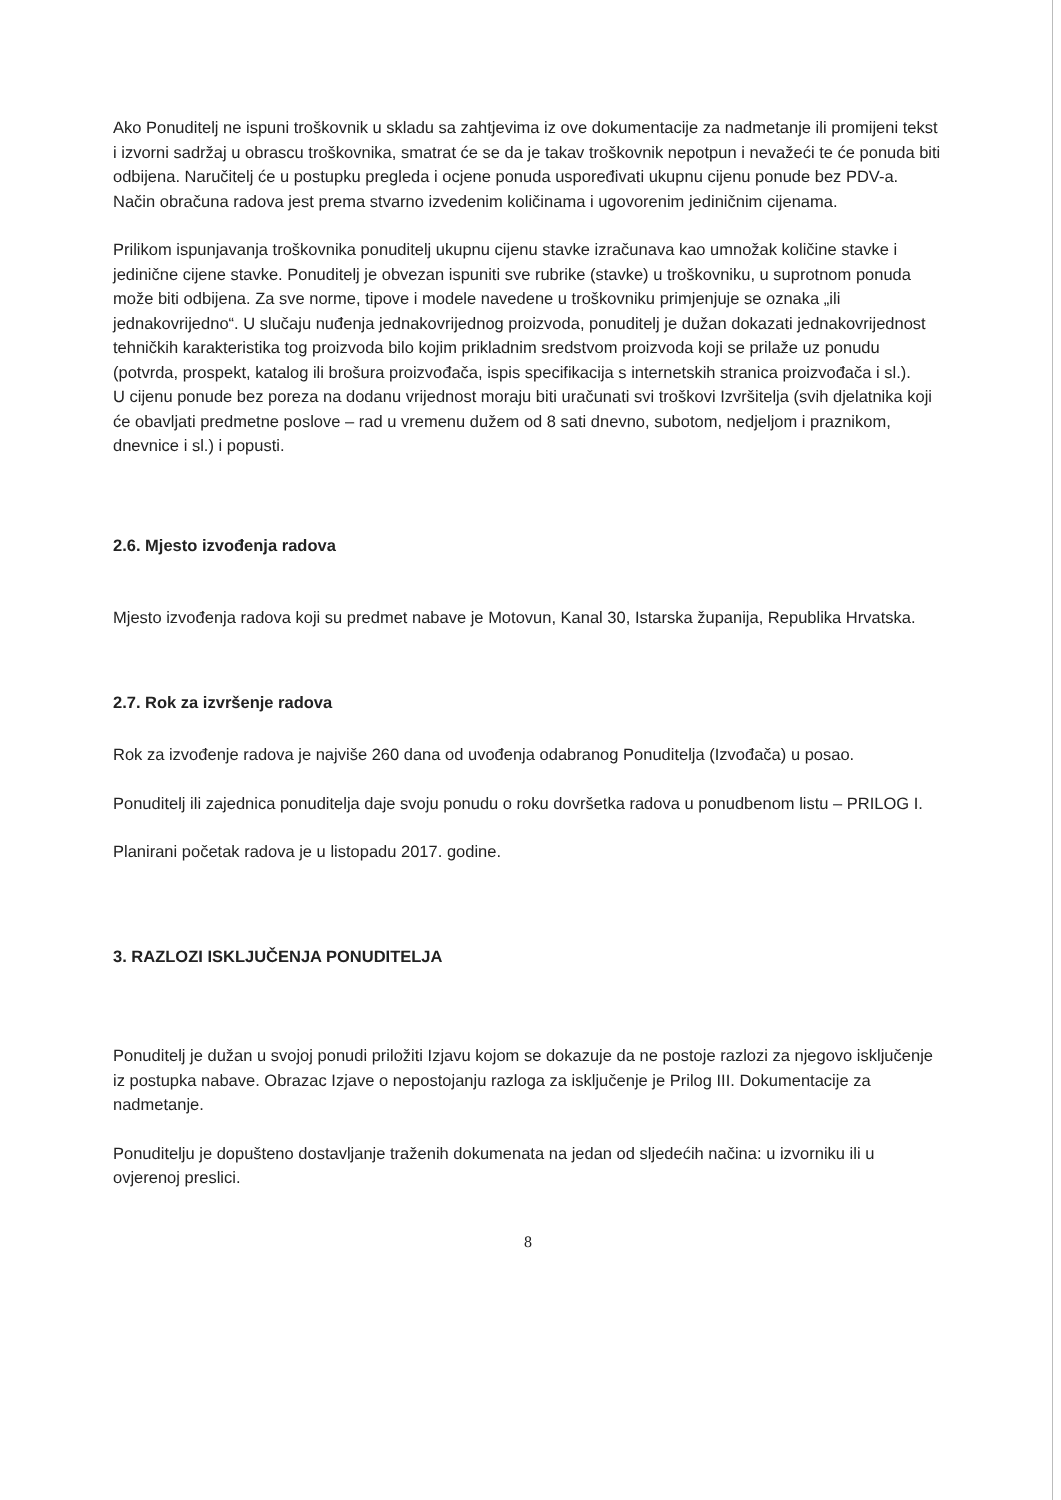Ako Ponuditelj ne ispuni troškovnik u skladu sa zahtjevima iz ove dokumentacije za nadmetanje ili promijeni tekst i izvorni sadržaj u obrascu troškovnika, smatrat će se da je takav troškovnik nepotpun i nevažeći te će ponuda biti odbijena. Naručitelj će u postupku pregleda i ocjene ponuda uspoređivati ukupnu cijenu ponude bez PDV-a. Način obračuna radova jest prema stvarno izvedenim količinama i ugovorenim jediničnim cijenama.
Prilikom ispunjavanja troškovnika ponuditelj ukupnu cijenu stavke izračunava kao umnožak količine stavke i jedinične cijene stavke. Ponuditelj je obvezan ispuniti sve rubrike (stavke) u troškovniku, u suprotnom ponuda može biti odbijena. Za sve norme, tipove i modele navedene u troškovniku primjenjuje se oznaka „ili jednakovrijedno“. U slučaju nuđenja jednakovrijednog proizvoda, ponuditelj je dužan dokazati jednakovrijednost tehničkih karakteristika tog proizvoda bilo kojim prikladnim sredstvom proizvoda koji se prilaže uz ponudu (potvrda, prospekt, katalog ili brošura proizvođača, ispis specifikacija s internetskih stranica proizvođača i sl.).
U cijenu ponude bez poreza na dodanu vrijednost moraju biti uračunati svi troškovi Izvršitelja (svih djelatnika koji će obavljati predmetne poslove – rad u vremenu dužem od 8 sati dnevno, subotom, nedjeljom i praznikom, dnevnice i sl.) i popusti.
2.6. Mjesto izvođenja radova
Mjesto izvođenja radova koji su predmet nabave je Motovun, Kanal 30, Istarska županija, Republika Hrvatska.
2.7. Rok za izvršenje radova
Rok za izvođenje radova je najviše 260 dana od uvođenja odabranog Ponuditelja (Izvođača) u posao.
Ponuditelj ili zajednica ponuditelja daje svoju ponudu o roku dovršetka radova u ponudbenom listu – PRILOG I.
Planirani početak radova je u listopadu 2017. godine.
3. RAZLOZI ISKLJUČENJA PONUDITELJA
Ponuditelj je dužan u svojoj ponudi priložiti Izjavu kojom se dokazuje da ne postoje razlozi za njegovo isključenje iz postupka nabave. Obrazac Izjave o nepostojanju razloga za isključenje je Prilog III. Dokumentacije za nadmetanje.
Ponuditelju je dopušteno dostavljanje traženih dokumenata na jedan od sljedećih načina: u izvorniku ili u ovjerenoj preslici.
8